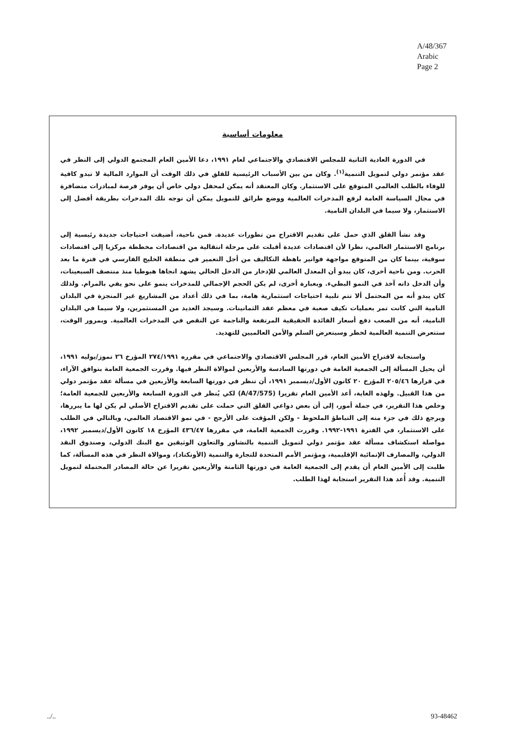A/48/367
Arabic
Page 2
معلومات أساسية
في الدورة العادية الثانية للمجلس الاقتصادي والاجتماعي لعام ١٩٩١، دعا الأمين العام المجتمع الدولي إلى النظر في عقد مؤتمر دولي لتمويل التنمية<sup>(١)</sup>. وكان من بين الأسباب الرئيسية للقلق في ذلك الوقت أن الموارد المالية لا تبدو كافية للوفاء بالطلب العالمي المتوقع على الاستثمار. وكان المعتقد أنه يمكن لمحفل دولي خاص أن يوفر فرصة لمبادرات متضافرة في مجال السياسة العامة لرفع المدخرات العالمية ووضع طرائق للتمويل يمكن أن توجه تلك المدخرات بطريقة أفضل إلى الاستثمار، ولا سيما في البلدان النامية.
وقد نشأ القلق الذي حمل على تقديم الاقتراح من تطورات عديدة. فمن ناحية، أضيفت احتياجات جديدة رئيسية إلى برنامج الاستثمار العالمي، نظرا لأن اقتصادات عديدة أقبلت على مرحلة انتقالية من اقتصادات مخططة مركزيا إلى اقتصادات سوقية، بينما كان من المتوقع مواجهة فواتير باهظة التكاليف من أجل التعمير في منطقة الخليج الفارسي في فترة ما بعد الحرب. ومن ناحية أخرى، كان يبدو أن المعدل العالمي للإدخار من الدخل الحالي يشهد اتجاها هبوطيا منذ منتصف السبعينات، وأن الدخل ذاته آخذ في النمو البطيء. وبعبارة أخرى، لم يكن الحجم الإجمالي للمدخرات ينمو على نحو يفي بالمرام. ولذلك كان يبدو أنه من المحتمل ألا تتم تلبية احتياجات استثمارية هامة، بما في ذلك أعداد من المشاريع غير المنجزة في البلدان النامية التي كانت تمر بعمليات تكيف صعبة في معظم عقد الثمانينات. وسيجد العديد من المستثمرين، ولا سيما في البلدان النامية، أنه من الصعب دفع أسعار الفائدة الحقيقية المرتفعة والناجمة عن النقص في المدخرات العالمية. وبمرور الوقت، ستتعرض التنمية العالمية لخطر وسيتعرض السلم والأمن العالميين للتهديد.
واستجابة لاقتراح الأمين العام، قرر المجلس الاقتصادي والاجتماعي في مقرره ٢٧٤/١٩٩١ المؤرخ ٢٦ تموز/يوليه ١٩٩١، أن يحيل المسألة إلى الجمعية العامة في دورتها السادسة والأربعين لموالاة النظر فيها. وقررت الجمعية العامة بتوافق الآراء، في قرارها ٢٠٥/٤٦ المؤرخ ٢٠ كانون الأول/ديسمبر ١٩٩١، أن تنظر في دورتها السابعة والأربعين في مسألة عقد مؤتمر دولي من هذا القبيل. ولهذه الغاية، أعد الأمين العام تقريرا (A/47/575) لكي يُنظر في الدورة السابعة والأربعين للجمعية العامة؛ وخلص هذا التقرير، في جملة أمور، إلى أن بعض دواعي القلق التي حملت على تقديم الاقتراح الأصلي لم يكن لها ما يبررها، ويرجع ذلك في جزء منه إلى التباطؤ الملحوظ - ولكن المؤقت على الأرجح - في نمو الاقتصاد العالمي، وبالتالي في الطلب على الاستثمار، في الفترة ١٩٩١-١٩٩٢. وقررت الجمعية العامة، في مقررها ٤٣٦/٤٧ المؤرخ ١٨ كانون الأول/ديسمبر ١٩٩٢، مواصلة استكشاف مسألة عقد مؤتمر دولي لتمويل التنمية بالتشاور والتعاون الوثيقين مع البنك الدولي، وصندوق النقد الدولي، والمصارف الإنمائية الإقليمية، ومؤتمر الأمم المتحدة للتجارة والتنمية (الأونكتاد)، وموالاة النظر في هذه المسألة، كما طلبت إلى الأمين العام أن يقدم إلى الجمعية العامة في دورتها الثامنة والأربعين تقريرا عن حالة المصادر المحتملة لتمويل التنمية. وقد أُعد هذا التقرير استجابة لهذا الطلب.
../.. 93-48462